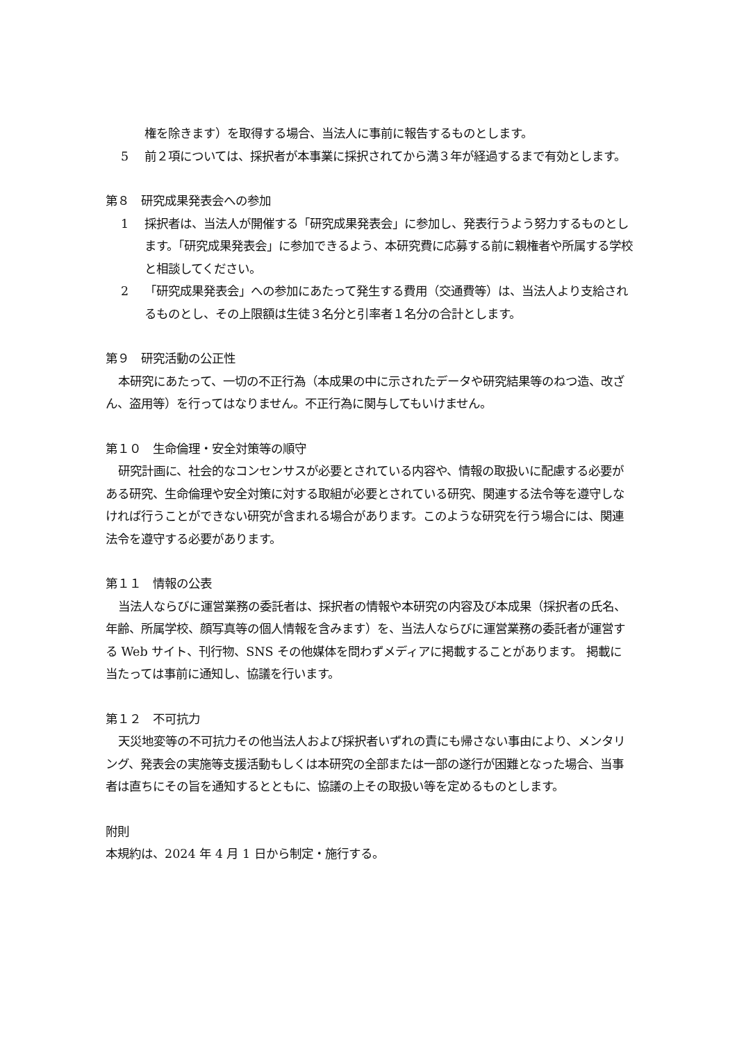権を除きます）を取得する場合、当法人に事前に報告するものとします。
5 前２項については、採択者が本事業に採択されてから満３年が経過するまで有効とします。
第８　研究成果発表会への参加
1 採択者は、当法人が開催する「研究成果発表会」に参加し、発表行うよう努力するものとします。「研究成果発表会」に参加できるよう、本研究費に応募する前に親権者や所属する学校と相談してください。
2 「研究成果発表会」への参加にあたって発生する費用（交通費等）は、当法人より支給されるものとし、その上限額は生徒３名分と引率者１名分の合計とします。
第９　研究活動の公正性
本研究にあたって、一切の不正行為（本成果の中に示されたデータや研究結果等のねつ造、改ざん、盗用等）を行ってはなりません。不正行為に関与してもいけません。
第１０　生命倫理・安全対策等の順守
研究計画に、社会的なコンセンサスが必要とされている内容や、情報の取扱いに配慮する必要がある研究、生命倫理や安全対策に対する取組が必要とされている研究、関連する法令等を遵守しなければ行うことができない研究が含まれる場合があります。このような研究を行う場合には、関連法令を遵守する必要があります。
第１１　情報の公表
当法人ならびに運営業務の委託者は、採択者の情報や本研究の内容及び本成果（採択者の氏名、年齢、所属学校、顔写真等の個人情報を含みます）を、当法人ならびに運営業務の委託者が運営する Web サイト、刊行物、SNS その他媒体を問わずメディアに掲載することがあります。 掲載に当たっては事前に通知し、協議を行います。
第１２　不可抗力
天災地変等の不可抗力その他当法人および採択者いずれの責にも帰さない事由により、メンタリング、発表会の実施等支援活動もしくは本研究の全部または一部の遂行が困難となった場合、当事者は直ちにその旨を通知するとともに、協議の上その取扱い等を定めるものとします。
附則
本規約は、2024 年 4 月 1 日から制定・施行する。